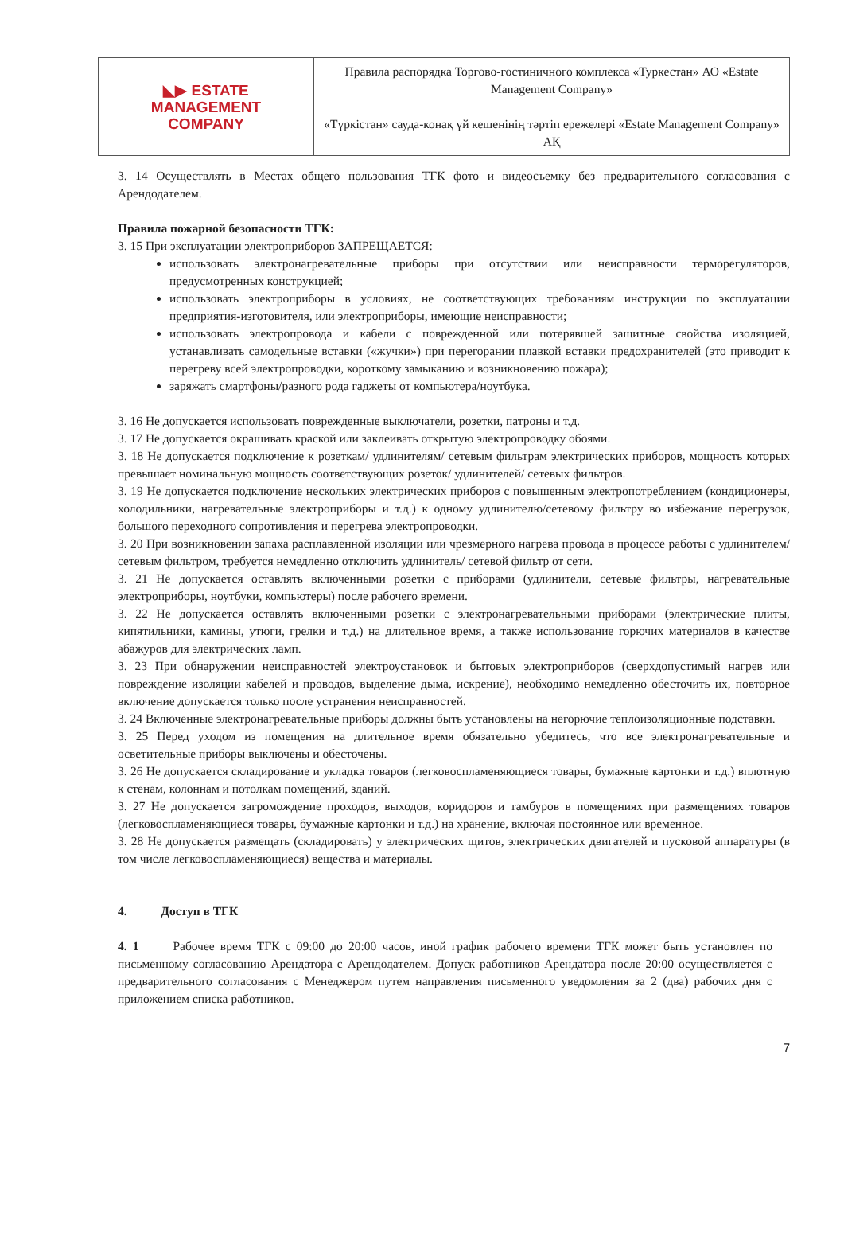| ◣▶ ESTATE MANAGEMENT COMPANY | Правила распорядка Торгово-гостиничного комплекса «Туркестан» АО «Estate Management Company» «Түркістан» сауда-конақ үй кешенінің тәртіп ережелері «Estate Management Company» АҚ |
3. 14 Осуществлять в Местах общего пользования ТГК фото и видеосъемку без предварительного согласования с Арендодателем.
Правила пожарной безопасности ТГК:
3. 15 При эксплуатации электроприборов ЗАПРЕЩАЕТСЯ:
использовать электронагревательные приборы при отсутствии или неисправности терморегуляторов, предусмотренных конструкцией;
использовать электроприборы в условиях, не соответствующих требованиям инструкции по эксплуатации предприятия-изготовителя, или электроприборы, имеющие неисправности;
использовать электропровода и кабели с поврежденной или потерявшей защитные свойства изоляцией, устанавливать самодельные вставки («жучки») при перегорании плавкой вставки предохранителей (это приводит к перегреву всей электропроводки, короткому замыканию и возникновению пожара);
заряжать смартфоны/разного рода гаджеты от компьютера/ноутбука.
3. 16 Не допускается использовать поврежденные выключатели, розетки, патроны и т.д.
3. 17 Не допускается окрашивать краской или заклеивать открытую электропроводку обоями.
3. 18 Не допускается подключение к розеткам/ удлинителям/ сетевым фильтрам электрических приборов, мощность которых превышает номинальную мощность соответствующих розеток/ удлинителей/ сетевых фильтров.
3. 19 Не допускается подключение нескольких электрических приборов с повышенным электропотреблением (кондиционеры, холодильники, нагревательные электроприборы и т.д.) к одному удлинителю/сетевому фильтру во избежание перегрузок, большого переходного сопротивления и перегрева электропроводки.
3. 20 При возникновении запаха расплавленной изоляции или чрезмерного нагрева провода в процессе работы с удлинителем/ сетевым фильтром, требуется немедленно отключить удлинитель/ сетевой фильтр от сети.
3. 21 Не допускается оставлять включенными розетки с приборами (удлинители, сетевые фильтры, нагревательные электроприборы, ноутбуки, компьютеры) после рабочего времени.
3. 22 Не допускается оставлять включенными розетки с электронагревательными приборами (электрические плиты, кипятильники, камины, утюги, грелки и т.д.) на длительное время, а также использование горючих материалов в качестве абажуров для электрических ламп.
3. 23 При обнаружении неисправностей электроустановок и бытовых электроприборов (сверхдопустимый нагрев или повреждение изоляции кабелей и проводов, выделение дыма, искрение), необходимо немедленно обесточить их, повторное включение допускается только после устранения неисправностей.
3. 24 Включенные электронагревательные приборы должны быть установлены на негорючие теплоизоляционные подставки.
3. 25 Перед уходом из помещения на длительное время обязательно убедитесь, что все электронагревательные и осветительные приборы выключены и обесточены.
3. 26 Не допускается складирование и укладка товаров (легковоспламеняющиеся товары, бумажные картонки и т.д.) вплотную к стенам, колоннам и потолкам помещений, зданий.
3. 27 Не допускается загромождение проходов, выходов, коридоров и тамбуров в помещениях при размещениях товаров (легковоспламеняющиеся товары, бумажные картонки и т.д.) на хранение, включая постоянное или временное.
3. 28 Не допускается размещать (складировать) у электрических щитов, электрических двигателей и пусковой аппаратуры (в том числе легковоспламеняющиеся) вещества и материалы.
4. Доступ в ТГК
4. 1 Рабочее время ТГК с 09:00 до 20:00 часов, иной график рабочего времени ТГК может быть установлен по письменному согласованию Арендатора с Арендодателем. Допуск работников Арендатора после 20:00 осуществляется с предварительного согласования с Менеджером путем направления письменного уведомления за 2 (два) рабочих дня с приложением списка работников.
7